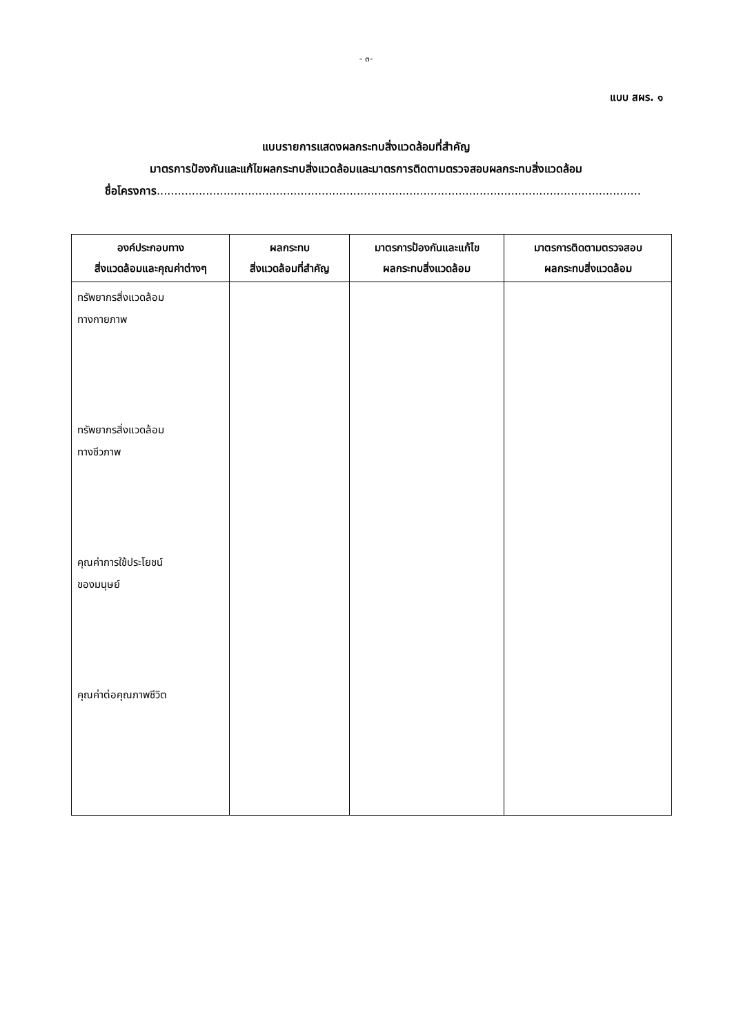- ๓-
แบบ สผร. ๑
แบบรายการแสดงผลกระทบสิ่งแวดล้อมที่สำคัญ
มาตรการป้องกันและแก้ไขผลกระทบสิ่งแวดล้อมและมาตรการติดตามตรวจสอบผลกระทบสิ่งแวดล้อม
ชื่อโครงการ..........................................................................................................................................
| องค์ประกอบทาง สิ่งแวดล้อมและคุณค่าต่างๆ | ผลกระทบ สิ่งแวดล้อมที่สำคัญ | มาตรการป้องกันและแก้ไข ผลกระทบสิ่งแวดล้อม | มาตรการติดตามตรวจสอบ ผลกระทบสิ่งแวดล้อม |
| --- | --- | --- | --- |
| ทรัพยากรสิ่งแวดล้อม ทางกายภาพ ทรัพยากรสิ่งแวดล้อม ทางชีวภาพ คุณค่าการใช้ประโยชน์ ของมนุษย์ คุณค่าต่อคุณภาพชีวิต | | | |